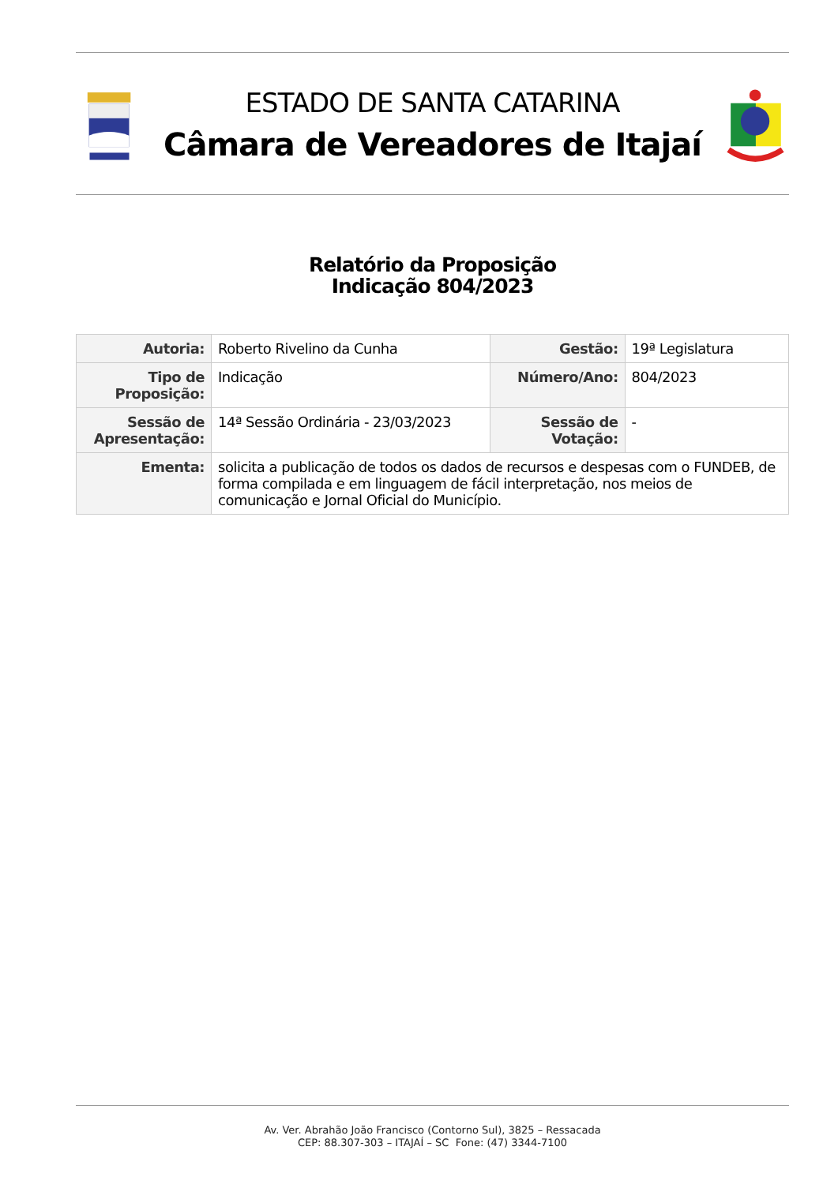ESTADO DE SANTA CATARINA
Câmara de Vereadores de Itajaí
Relatório da Proposição
Indicação 804/2023
| Autoria: | Roberto Rivelino da Cunha | Gestão: | 19ª Legislatura |
| Tipo de Proposição: | Indicação | Número/Ano: | 804/2023 |
| Sessão de Apresentação: | 14ª Sessão Ordinária - 23/03/2023 | Sessão de Votação: | - |
| Ementa: | solicita a publicação de todos os dados de recursos e despesas com o FUNDEB, de forma compilada e em linguagem de fácil interpretação, nos meios de comunicação e Jornal Oficial do Município. | | |
Av. Ver. Abrahão João Francisco (Contorno Sul), 3825 – Ressacada
CEP: 88.307-303 – ITAJAÍ – SC Fone: (47) 3344-7100